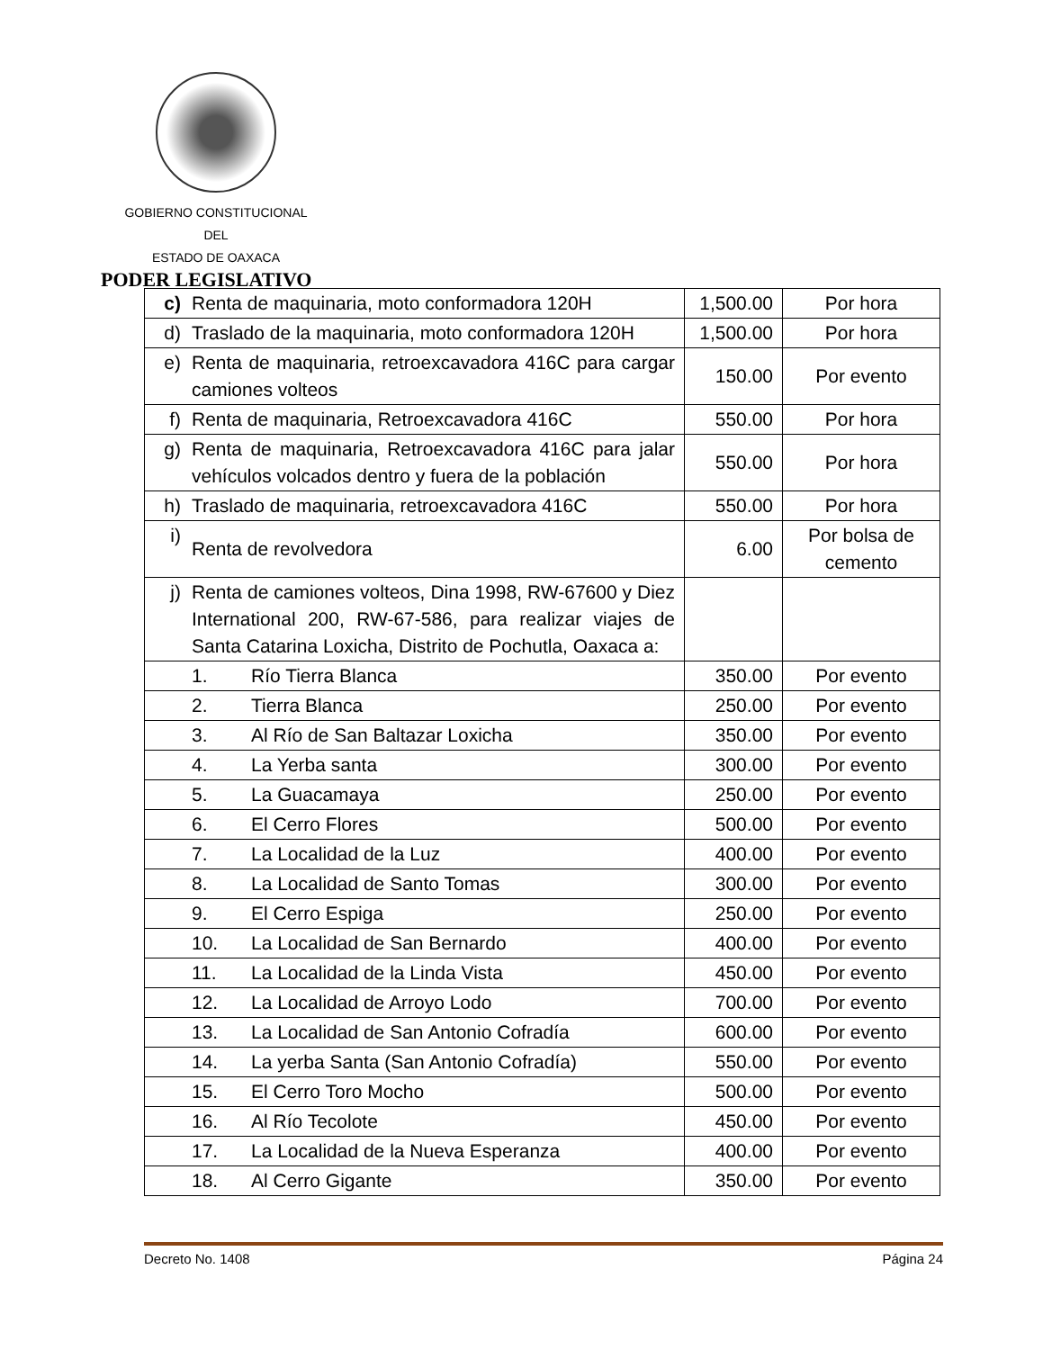GOBIERNO CONSTITUCIONAL
DEL
ESTADO DE OAXACA
PODER LEGISLATIVO
| c) | Renta de maquinaria, moto conformadora 120H | 1,500.00 | Por hora |
| d) | Traslado de la maquinaria, moto conformadora 120H | 1,500.00 | Por hora |
| e) | Renta de maquinaria, retroexcavadora 416C para cargar camiones volteos | 150.00 | Por evento |
| f) | Renta de maquinaria, Retroexcavadora 416C | 550.00 | Por hora |
| g) | Renta de maquinaria, Retroexcavadora 416C para jalar vehículos volcados dentro y fuera de la población | 550.00 | Por hora |
| h) | Traslado de maquinaria, retroexcavadora 416C | 550.00 | Por hora |
| i) | Renta de revolvedora | 6.00 | Por bolsa de cemento |
| j) | Renta de camiones volteos, Dina 1998, RW-67600 y Diez International 200, RW-67-586, para realizar viajes de Santa Catarina Loxicha, Distrito de Pochutla, Oaxaca a: | | |
| | 1. Río Tierra Blanca | 350.00 | Por evento |
| | 2. Tierra Blanca | 250.00 | Por evento |
| | 3. Al Río de San Baltazar Loxicha | 350.00 | Por evento |
| | 4. La Yerba santa | 300.00 | Por evento |
| | 5. La Guacamaya | 250.00 | Por evento |
| | 6. El Cerro Flores | 500.00 | Por evento |
| | 7. La Localidad de la Luz | 400.00 | Por evento |
| | 8. La Localidad de Santo Tomas | 300.00 | Por evento |
| | 9. El Cerro Espiga | 250.00 | Por evento |
| | 10. La Localidad de San Bernardo | 400.00 | Por evento |
| | 11. La Localidad de la Linda Vista | 450.00 | Por evento |
| | 12. La Localidad de Arroyo Lodo | 700.00 | Por evento |
| | 13. La Localidad de San Antonio Cofradía | 600.00 | Por evento |
| | 14. La yerba Santa (San Antonio Cofradía) | 550.00 | Por evento |
| | 15. El Cerro Toro Mocho | 500.00 | Por evento |
| | 16. Al Río Tecolote | 450.00 | Por evento |
| | 17. La Localidad de la Nueva Esperanza | 400.00 | Por evento |
| | 18. Al Cerro Gigante | 350.00 | Por evento |
Decreto No. 1408 Página 24